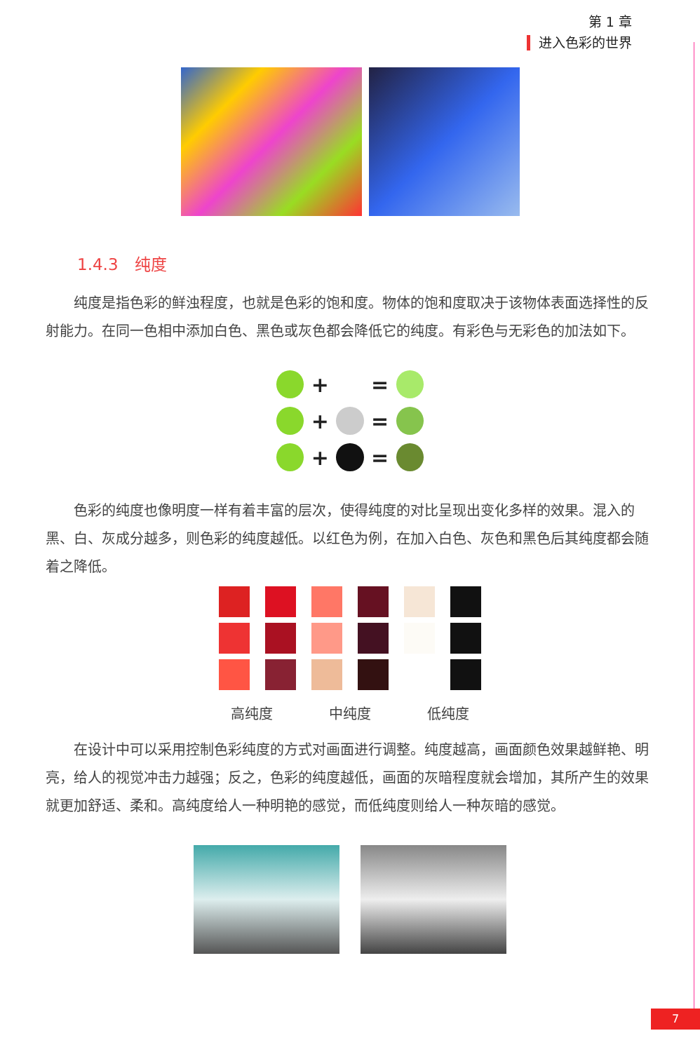第 1 章
进入色彩的世界
1.4.3　纯度
纯度是指色彩的鲜浊程度，也就是色彩的饱和度。物体的饱和度取决于该物体表面选择性的反射能力。在同一色相中添加白色、黑色或灰色都会降低它的纯度。有彩色与无彩色的加法如下。
+ =
+ =
+ =
色彩的纯度也像明度一样有着丰富的层次，使得纯度的对比呈现出变化多样的效果。混入的黑、白、灰成分越多，则色彩的纯度越低。以红色为例，在加入白色、灰色和黑色后其纯度都会随着之降低。
高纯度 中纯度 低纯度
在设计中可以采用控制色彩纯度的方式对画面进行调整。纯度越高，画面颜色效果越鲜艳、明亮，给人的视觉冲击力越强；反之，色彩的纯度越低，画面的灰暗程度就会增加，其所产生的效果就更加舒适、柔和。高纯度给人一种明艳的感觉，而低纯度则给人一种灰暗的感觉。
7